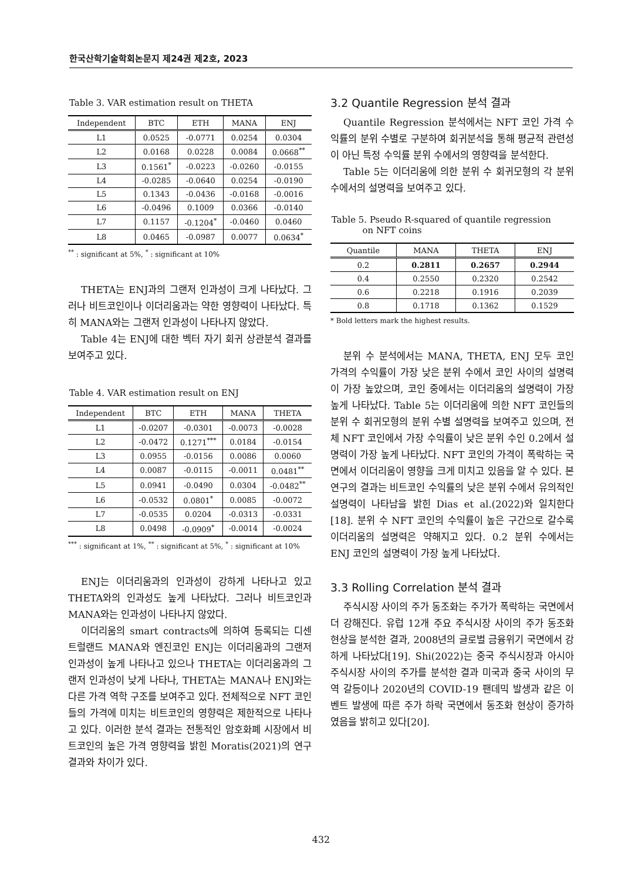한국산학기술학회논문지 제24권 제2호, 2023
Table 3. VAR estimation result on THETA
| Independent | BTC | ETH | MANA | ENJ |
| --- | --- | --- | --- | --- |
| L1 | 0.0525 | -0.0771 | 0.0254 | 0.0304 |
| L2 | 0.0168 | 0.0228 | 0.0084 | 0.0668<sup>**</sup> |
| L3 | 0.1561<sup>*</sup> | -0.0223 | -0.0260 | -0.0155 |
| L4 | -0.0285 | -0.0640 | 0.0254 | -0.0190 |
| L5 | 0.1343 | -0.0436 | -0.0168 | -0.0016 |
| L6 | -0.0496 | 0.1009 | 0.0366 | -0.0140 |
| L7 | 0.1157 | -0.1204<sup>*</sup> | -0.0460 | 0.0460 |
| L8 | 0.0465 | -0.0987 | 0.0077 | 0.0634<sup>*</sup> |
<sup>**</sup> : significant at 5%, <sup>*</sup> : significant at 10%
THETA는 ENJ과의 그랜저 인과성이 크게 나타났다. 그러나 비트코인이나 이더리움과는 약한 영향력이 나타났다. 특히 MANA와는 그랜저 인과성이 나타나지 않았다.
Table 4는 ENJ에 대한 벡터 자기 회귀 상관분석 결과를 보여주고 있다.
Table 4. VAR estimation result on ENJ
| Independent | BTC | ETH | MANA | THETA |
| --- | --- | --- | --- | --- |
| L1 | -0.0207 | -0.0301 | -0.0073 | -0.0028 |
| L2 | -0.0472 | 0.1271<sup>***</sup> | 0.0184 | -0.0154 |
| L3 | 0.0955 | -0.0156 | 0.0086 | 0.0060 |
| L4 | 0.0087 | -0.0115 | -0.0011 | 0.0481<sup>**</sup> |
| L5 | 0.0941 | -0.0490 | 0.0304 | -0.0482<sup>**</sup> |
| L6 | -0.0532 | 0.0801<sup>*</sup> | 0.0085 | -0.0072 |
| L7 | -0.0535 | 0.0204 | -0.0313 | -0.0331 |
| L8 | 0.0498 | -0.0909<sup>*</sup> | -0.0014 | -0.0024 |
<sup>***</sup> : significant at 1%, <sup>**</sup> : significant at 5%, <sup>*</sup> : significant at 10%
ENJ는 이더리움과의 인과성이 강하게 나타나고 있고 THETA와의 인과성도 높게 나타났다. 그러나 비트코인과 MANA와는 인과성이 나타나지 않았다.
이더리움의 smart contracts에 의하여 등록되는 디센트럴랜드 MANA와 엔진코인 ENJ는 이더리움과의 그랜저 인과성이 높게 나타나고 있으나 THETA는 이더리움과의 그랜저 인과성이 낮게 나타나, THETA는 MANA나 ENJ와는 다른 가격 역학 구조를 보여주고 있다. 전체적으로 NFT 코인들의 가격에 미치는 비트코인의 영향력은 제한적으로 나타나고 있다. 이러한 분석 결과는 전통적인 암호화폐 시장에서 비트코인의 높은 가격 영향력을 밝힌 Moratis(2021)의 연구 결과와 차이가 있다.
3.2 Quantile Regression 분석 결과
Quantile Regression 분석에서는 NFT 코인 가격 수익률의 분위 수별로 구분하여 회귀분석을 통해 평균적 관련성이 아닌 특정 수익률 분위 수에서의 영향력을 분석한다.
Table 5는 이더리움에 의한 분위 수 회귀모형의 각 분위 수에서의 설명력을 보여주고 있다.
Table 5. Pseudo R-squared of quantile regression
on NFT coins
| Quantile | MANA | THETA | ENJ |
| --- | --- | --- | --- |
| 0.2 | 0.2811 | 0.2657 | 0.2944 |
| 0.4 | 0.2550 | 0.2320 | 0.2542 |
| 0.6 | 0.2218 | 0.1916 | 0.2039 |
| 0.8 | 0.1718 | 0.1362 | 0.1529 |
* Bold letters mark the highest results.
분위 수 분석에서는 MANA, THETA, ENJ 모두 코인 가격의 수익률이 가장 낮은 분위 수에서 코인 사이의 설명력이 가장 높았으며, 코인 중에서는 이더리움의 설명력이 가장 높게 나타났다. Table 5는 이더리움에 의한 NFT 코인들의 분위 수 회귀모형의 분위 수별 설명력을 보여주고 있으며, 전체 NFT 코인에서 가장 수익률이 낮은 분위 수인 0.2에서 설명력이 가장 높게 나타났다. NFT 코인의 가격이 폭락하는 국면에서 이더리움이 영향을 크게 미치고 있음을 알 수 있다. 본 연구의 결과는 비트코인 수익률의 낮은 분위 수에서 유의적인 설명력이 나타남을 밝힌 Dias et al.(2022)와 일치한다[18]. 분위 수 NFT 코인의 수익률이 높은 구간으로 갈수록 이더리움의 설명력은 약해지고 있다. 0.2 분위 수에서는 ENJ 코인의 설명력이 가장 높게 나타났다.
3.3 Rolling Correlation 분석 결과
주식시장 사이의 주가 동조화는 주가가 폭락하는 국면에서 더 강해진다. 유럽 12개 주요 주식시장 사이의 주가 동조화 현상을 분석한 결과, 2008년의 글로벌 금융위기 국면에서 강하게 나타났다[19]. Shi(2022)는 중국 주식시장과 아시아 주식시장 사이의 주가를 분석한 결과 미국과 중국 사이의 무역 갈등이나 2020년의 COVID-19 팬데믹 발생과 같은 이벤트 발생에 따른 주가 하락 국면에서 동조화 현상이 증가하였음을 밝히고 있다[20].
432